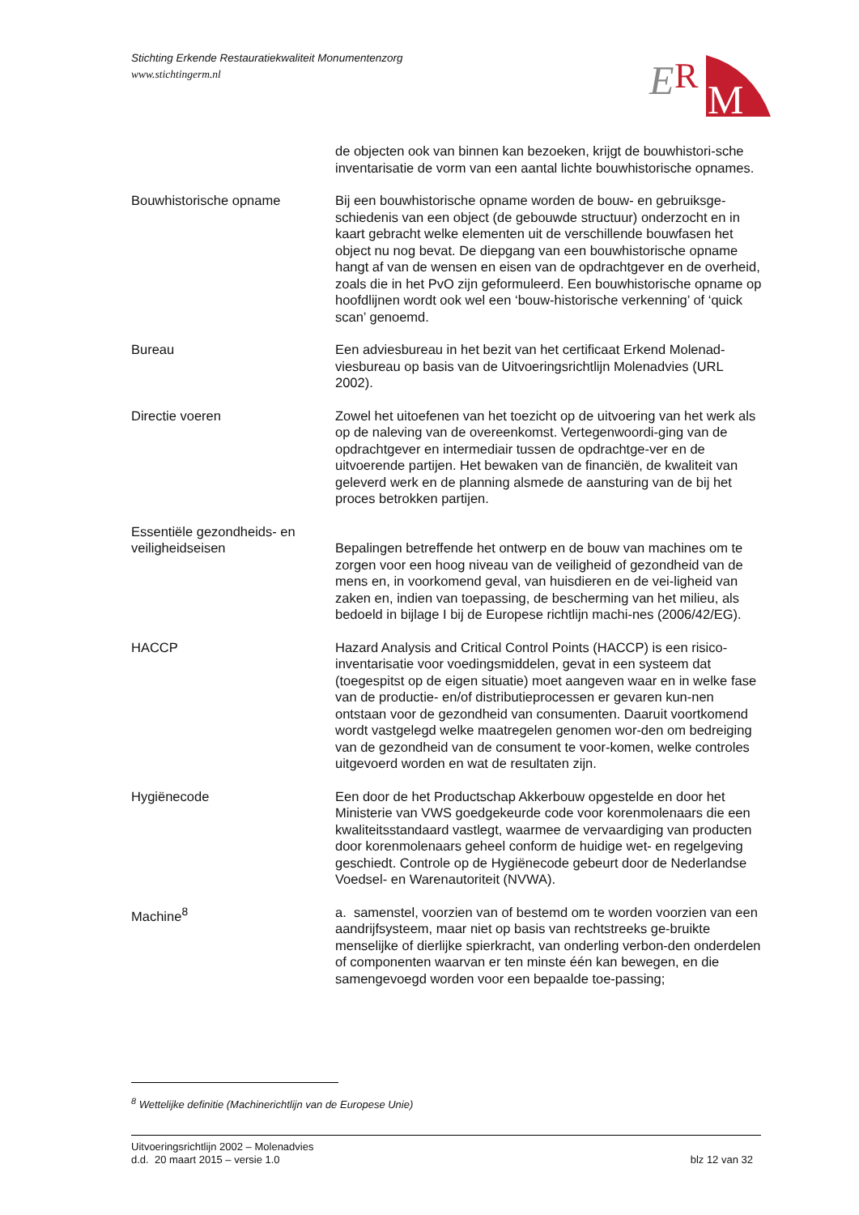Stichting Erkende Restauratiekwaliteit Monumentenzorg
www.stichtingerm.nl
E
R
M
de objecten ook van binnen kan bezoeken, krijgt de bouwhistori-sche inventarisatie de vorm van een aantal lichte bouwhistorische opnames.
Bouwhistorische opname Bij een bouwhistorische opname worden de bouw- en gebruiksge-schiedenis van een object (de gebouwde structuur) onderzocht en in kaart gebracht welke elementen uit de verschillende bouwfasen het object nu nog bevat. De diepgang van een bouwhistorische opname hangt af van de wensen en eisen van de opdrachtgever en de overheid, zoals die in het PvO zijn geformuleerd. Een bouwhistorische opname op hoofdlijnen wordt ook wel een ‘bouw-historische verkenning’ of ‘quick scan’ genoemd.
Bureau Een adviesbureau in het bezit van het certificaat Erkend Molenad-viesbureau op basis van de Uitvoeringsrichtlijn Molenadvies (URL 2002).
Directie voeren Zowel het uitoefenen van het toezicht op de uitvoering van het werk als op de naleving van de overeenkomst. Vertegenwoordi-ging van de opdrachtgever en intermediair tussen de opdrachtge-ver en de uitvoerende partijen. Het bewaken van de financiën, de kwaliteit van geleverd werk en de planning alsmede de aansturing van de bij het proces betrokken partijen.
Essentiële gezondheids- en veiligheidseisen
Bepalingen betreffende het ontwerp en de bouw van machines om te zorgen voor een hoog niveau van de veiligheid of gezondheid van de mens en, in voorkomend geval, van huisdieren en de vei-ligheid van zaken en, indien van toepassing, de bescherming van het milieu, als bedoeld in bijlage I bij de Europese richtlijn machi-nes (2006/42/EG).
HACCP Hazard Analysis and Critical Control Points (HACCP) is een risico-inventarisatie voor voedingsmiddelen, gevat in een systeem dat (toegespitst op de eigen situatie) moet aangeven waar en in welke fase van de productie- en/of distributieprocessen er gevaren kun-nen ontstaan voor de gezondheid van consumenten. Daaruit voortkomend wordt vastgelegd welke maatregelen genomen wor-den om bedreiging van de gezondheid van de consument te voor-komen, welke controles uitgevoerd worden en wat de resultaten zijn.
Hygiënecode Een door de het Productschap Akkerbouw opgestelde en door het Ministerie van VWS goedgekeurde code voor korenmolenaars die een kwaliteitsstandaard vastlegt, waarmee de vervaardiging van producten door korenmolenaars geheel conform de huidige wet- en regelgeving geschiedt. Controle op de Hygiënecode gebeurt door de Nederlandse Voedsel- en Warenautoriteit (NVWA).
Machine<sup>8</sup> a. samenstel, voorzien van of bestemd om te worden voorzien van een aandrijfsysteem, maar niet op basis van rechtstreeks ge-bruikte menselijke of dierlijke spierkracht, van onderling verbon-den onderdelen of componenten waarvan er ten minste één kan bewegen, en die samengevoegd worden voor een bepaalde toe-passing;
<sup>8</sup> Wettelijke definitie (Machinerichtlijn van de Europese Unie)
Uitvoeringsrichtlijn 2002 – Molenadvies
d.d. 20 maart 2015 – versie 1.0
blz 12 van 32